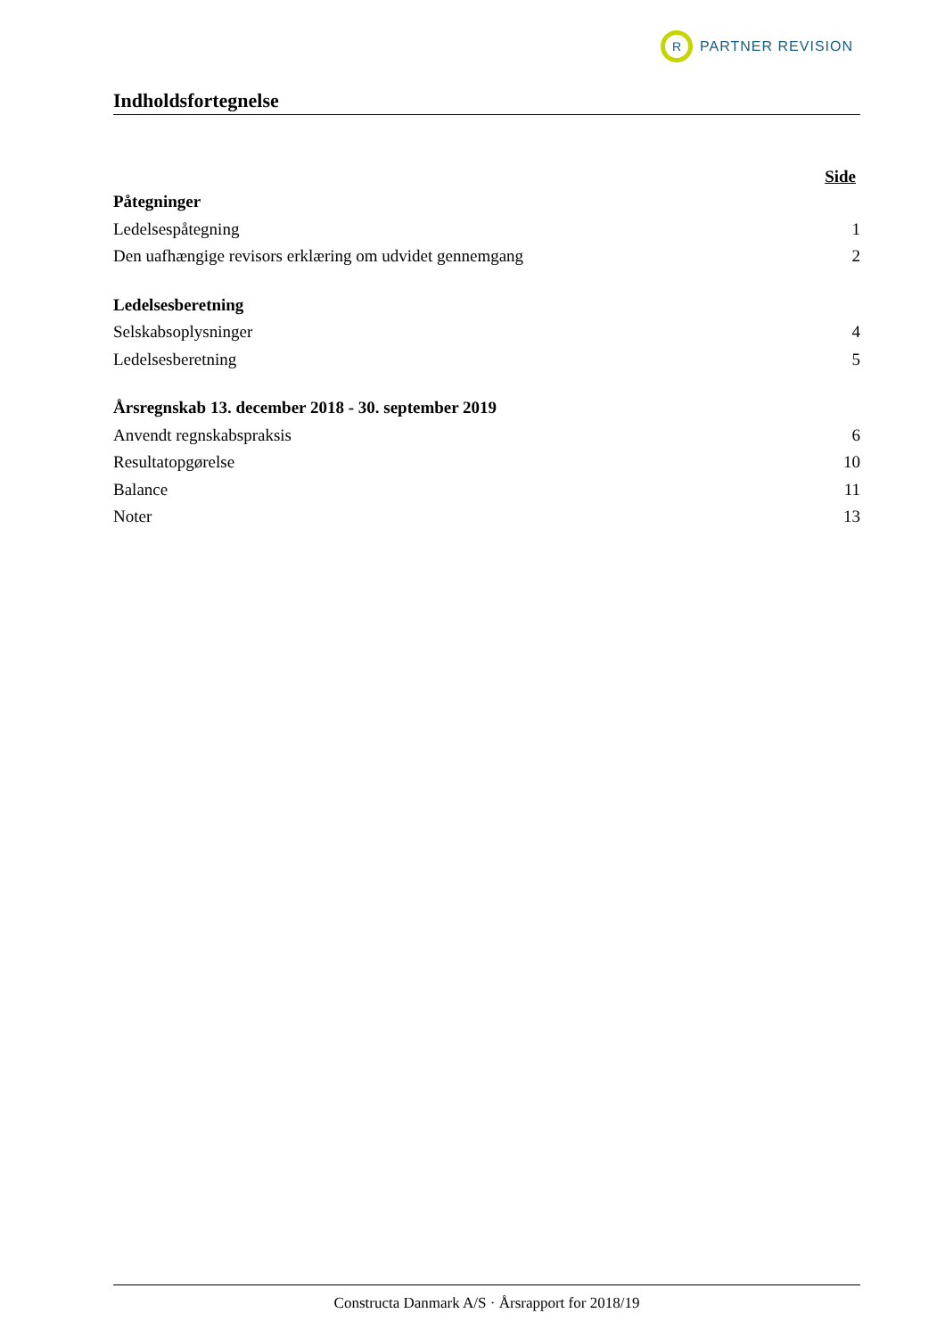R
PARTNER REVISION
Indholdsfortegnelse
Side
Påtegninger
Ledelsespåtegning 1
Den uafhængige revisors erklæring om udvidet gennemgang 2
Ledelsesberetning
Selskabsoplysninger 4
Ledelsesberetning 5
Årsregnskab 13. december 2018 - 30. september 2019
Anvendt regnskabspraksis 6
Resultatopgørelse 10
Balance 11
Noter 13
Constructa Danmark A/S · Årsrapport for 2018/19